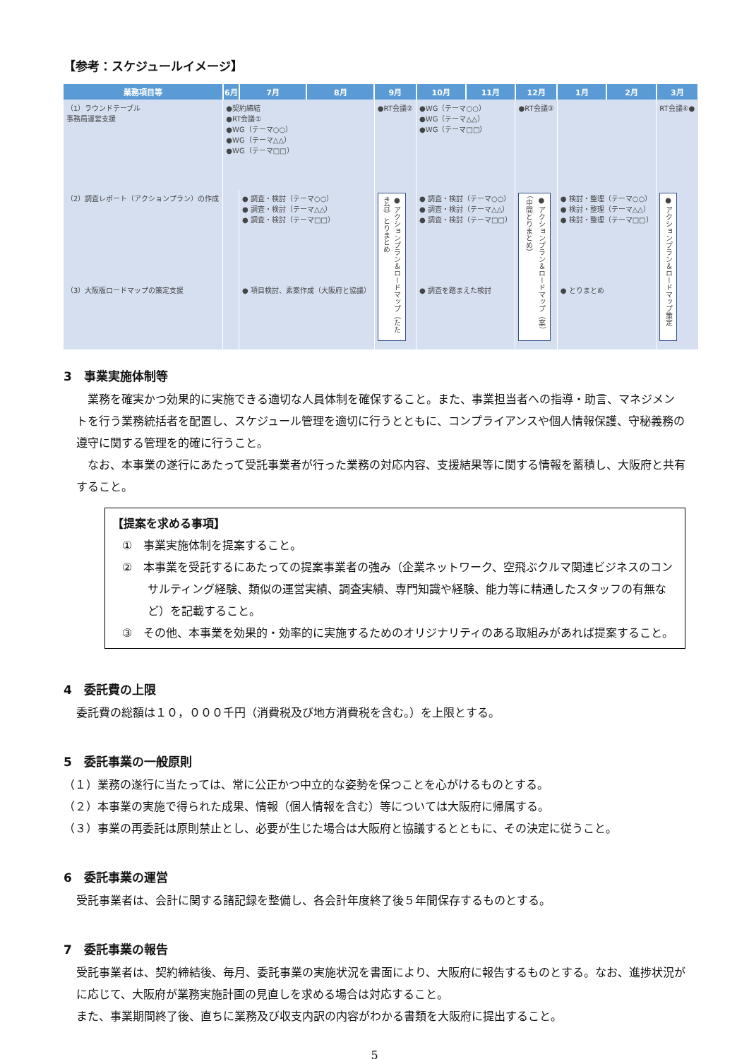【参考：スケジュールイメージ】
| 業務項目等 | 6月 | 7月 | 8月 | 9月 | 10月 | 11月 | 12月 | 1月 | 2月 | 3月 |
| --- | --- | --- | --- | --- | --- | --- | --- | --- | --- | --- |
| （1）ラウンドテーブル 事務局運営支援 | ●契約締結 ●RT会議① ●WG（テーマ○○） ●WG（テーマ△△） ●WG（テーマ□□） | | | ●RT会議② | ●WG（テーマ○○） ●WG（テーマ△△） ●WG（テーマ□□） | | ●RT会議③ | | | RT会議④● |
| （2）調査レポート（アクションプラン）の作成 | | ● 調査・検討（テーマ○○） ● 調査・検討（テーマ△△） ● 調査・検討（テーマ□□） | | ● アクションプラン＆ロードマップ（たたき台）とりまとめ | ● 調査・検討（テーマ○○） ● 調査・検討（テーマ△△） ● 調査・検討（テーマ□□） | | ● アクションプラン＆ロードマップ（案）（中間とりまとめ） | ● 検討・整理（テーマ○○） ● 検討・整理（テーマ△△） ● 検討・整理（テーマ□□） | | ● アクションプラン＆ロードマップ策定 |
| （3）大阪版ロードマップの策定支援 | | ● 項目検討、素案作成（大阪府と協議） | | | ● 調査を踏まえた検討 | | | ● とりまとめ | | |
3　事業実施体制等
　業務を確実かつ効果的に実施できる適切な人員体制を確保すること。また、事業担当者への指導・助言、マネジメントを行う業務統括者を配置し、スケジュール管理を適切に行うとともに、コンプライアンスや個人情報保護、守秘義務の遵守に関する管理を的確に行うこと。
　なお、本事業の遂行にあたって受託事業者が行った業務の対応内容、支援結果等に関する情報を蓄積し、大阪府と共有すること。
【提案を求める事項】
①　事業実施体制を提案すること。
②　本事業を受託するにあたっての提案事業者の強み（企業ネットワーク、空飛ぶクルマ関連ビジネスのコンサルティング経験、類似の運営実績、調査実績、専門知識や経験、能力等に精通したスタッフの有無など）を記載すること。
③　その他、本事業を効果的・効率的に実施するためのオリジナリティのある取組みがあれば提案すること。
4　委託費の上限
委託費の総額は１０，０００千円（消費税及び地方消費税を含む。）を上限とする。
5　委託事業の一般原則
（１）業務の遂行に当たっては、常に公正かつ中立的な姿勢を保つことを心がけるものとする。
（２）本事業の実施で得られた成果、情報（個人情報を含む）等については大阪府に帰属する。
（３）事業の再委託は原則禁止とし、必要が生じた場合は大阪府と協議するとともに、その決定に従うこと。
6　委託事業の運営
受託事業者は、会計に関する諸記録を整備し、各会計年度終了後５年間保存するものとする。
7　委託事業の報告
受託事業者は、契約締結後、毎月、委託事業の実施状況を書面により、大阪府に報告するものとする。なお、進捗状況がに応じて、大阪府が業務実施計画の見直しを求める場合は対応すること。
また、事業期間終了後、直ちに業務及び収支内訳の内容がわかる書類を大阪府に提出すること。
5